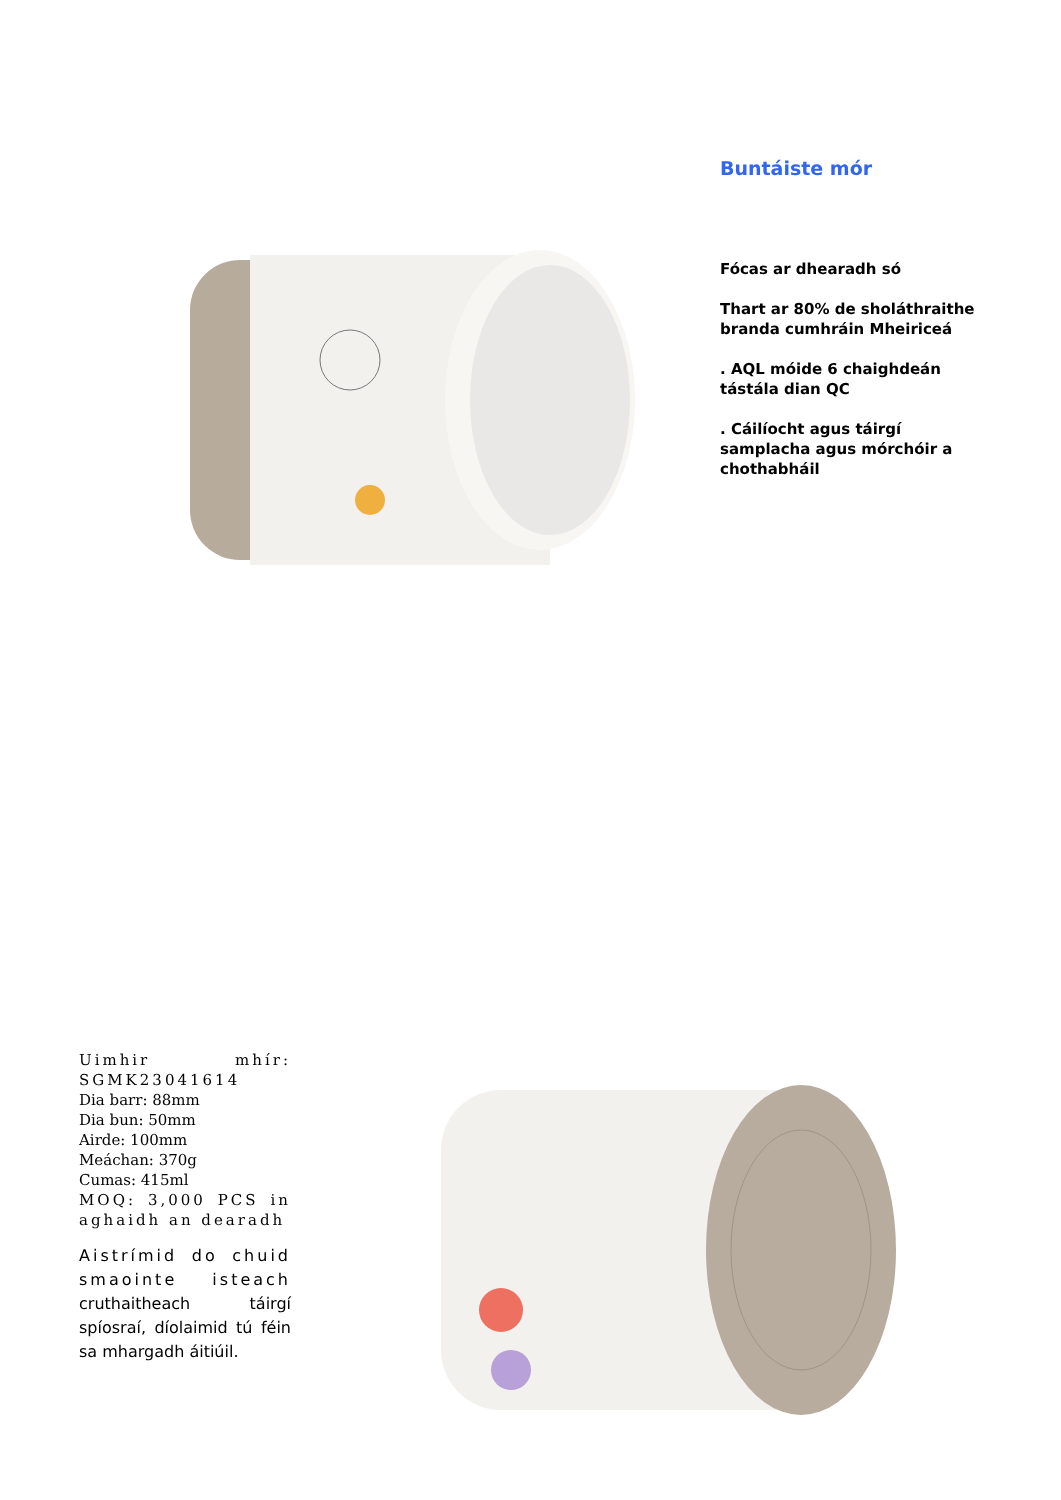Buntáiste mór
Fócas ar dhearadh só
Thart ar 80% de sholáthraithe branda cumhráin Mheiriceá
. AQL móide 6 chaighdeán tástála dian QC
. Cáilíocht agus táirgí samplacha agus mórchóir a chothabháil
Uimhir mhír: SGMK23041614
Dia barr: 88mm
Dia bun: 50mm
Airde: 100mm
Meáchan: 370g
Cumas: 415ml
MOQ: 3,000 PCS in aghaidh an dearadh
Aistrímid do chuid smaointe isteach cruthaitheach táirgí spíosraí, díolaimid tú féin sa mhargadh áitiúil.